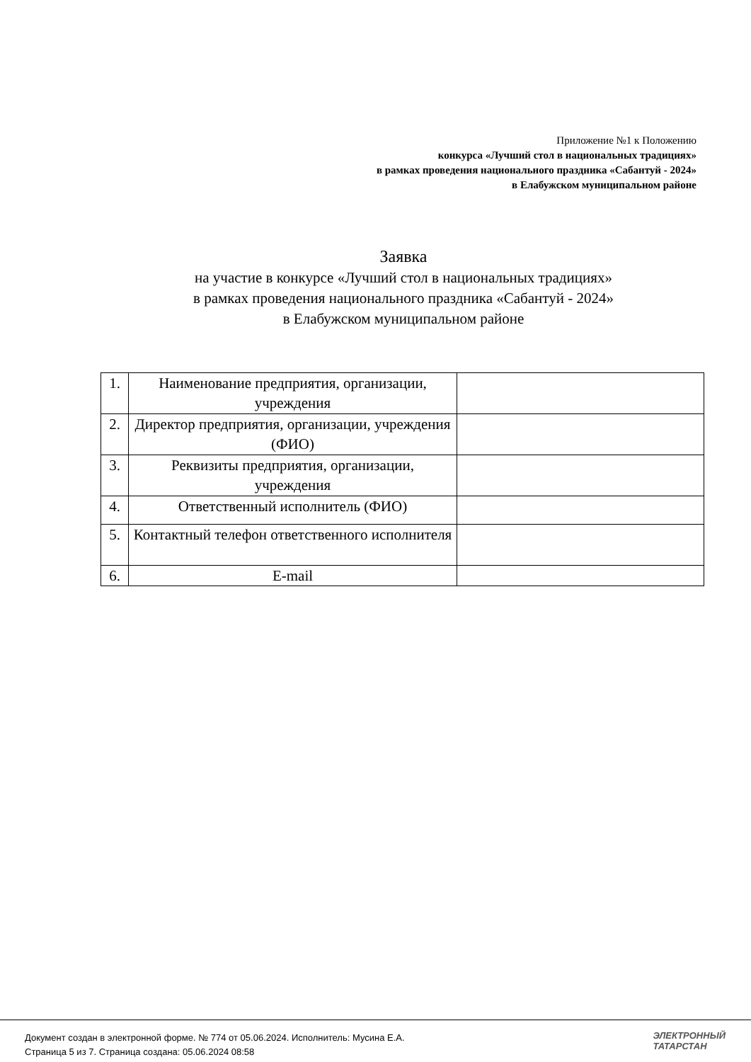Приложение №1 к Положению
конкурса «Лучший стол в национальных традициях»
в рамках проведения национального праздника «Сабантуй - 2024»
в Елабужском муниципальном районе
Заявка
на участие в конкурсе «Лучший стол в национальных традициях»
в рамках проведения национального праздника «Сабантуй - 2024»
в Елабужском муниципальном районе
| 1. | Наименование предприятия, организации, учреждения | |
| 2. | Директор предприятия, организации, учреждения (ФИО) | |
| 3. | Реквизиты предприятия, организации, учреждения | |
| 4. | Ответственный исполнитель (ФИО) | |
| 5. | Контактный телефон ответственного исполнителя | |
| 6. | E-mail | |
Документ создан в электронной форме. № 774 от 05.06.2024. Исполнитель: Мусина Е.А.
Страница 5 из 7. Страница создана: 05.06.2024 08:58
ЭЛЕКТРОННЫЙ
ТАТАРСТАН